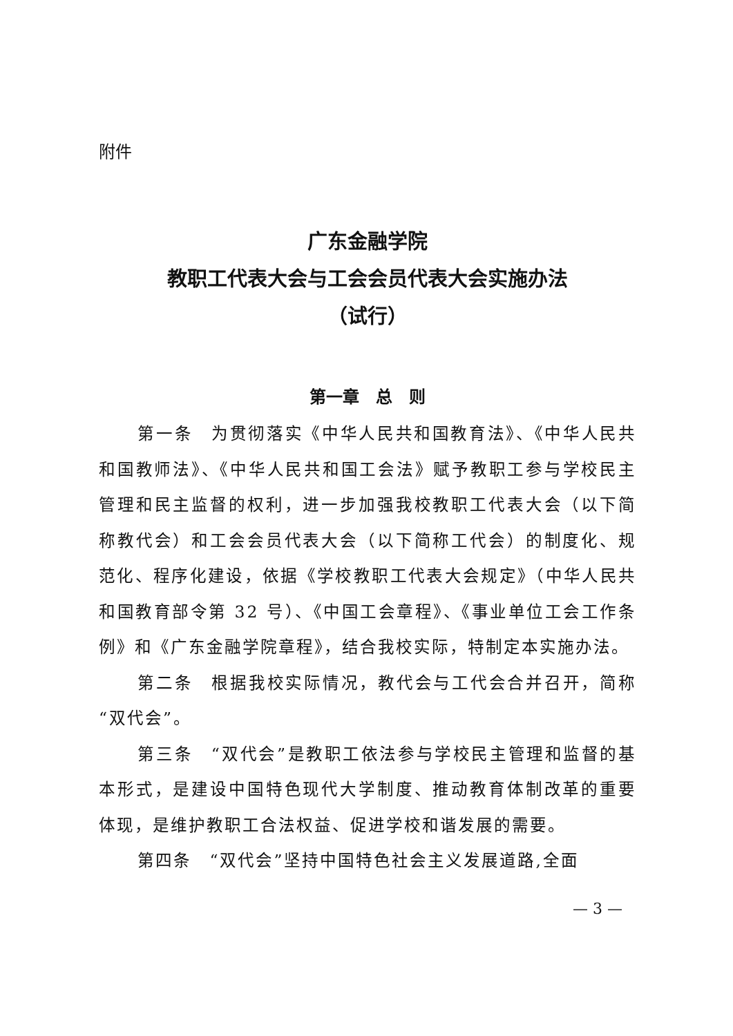附件
广东金融学院
教职工代表大会与工会会员代表大会实施办法
（试行）
第一章　总　则
第一条　为贯彻落实《中华人民共和国教育法》、《中华人民共和国教师法》、《中华人民共和国工会法》赋予教职工参与学校民主管理和民主监督的权利，进一步加强我校教职工代表大会（以下简称教代会）和工会会员代表大会（以下简称工代会）的制度化、规范化、程序化建设，依据《学校教职工代表大会规定》（中华人民共和国教育部令第 32 号）、《中国工会章程》、《事业单位工会工作条例》和《广东金融学院章程》，结合我校实际，特制定本实施办法。
第二条　根据我校实际情况，教代会与工代会合并召开，简称“双代会”。
第三条　“双代会”是教职工依法参与学校民主管理和监督的基本形式，是建设中国特色现代大学制度、推动教育体制改革的重要体现，是维护教职工合法权益、促进学校和谐发展的需要。
第四条　“双代会”坚持中国特色社会主义发展道路,全面
— 3 —